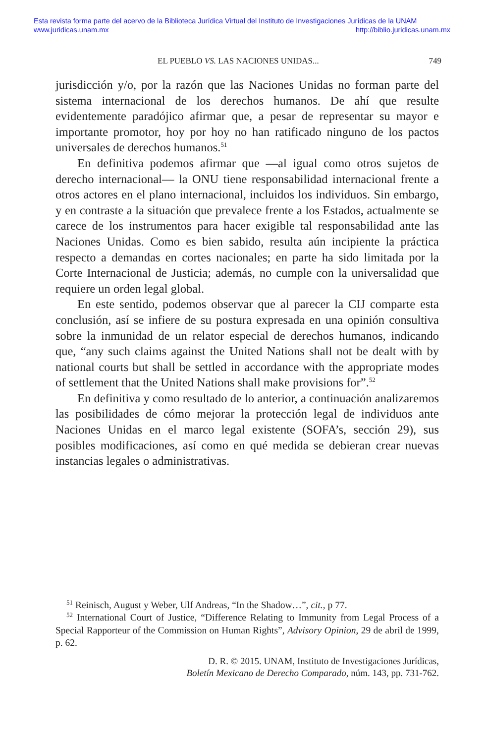Esta revista forma parte del acervo de la Biblioteca Jurídica Virtual del Instituto de Investigaciones Jurídicas de la UNAM
www.juridicas.unam.mx http://biblio.juridicas.unam.mx
EL PUEBLO VS. LAS NACIONES UNIDAS... 749
jurisdicción y/o, por la razón que las Naciones Unidas no forman parte del sistema internacional de los derechos humanos. De ahí que resulte evidentemente paradójico afirmar que, a pesar de representar su mayor e importante promotor, hoy por hoy no han ratificado ninguno de los pactos universales de derechos humanos.<sup>51</sup>
En definitiva podemos afirmar que —al igual como otros sujetos de derecho internacional— la ONU tiene responsabilidad internacional frente a otros actores en el plano internacional, incluidos los individuos. Sin embargo, y en contraste a la situación que prevalece frente a los Estados, actualmente se carece de los instrumentos para hacer exigible tal responsabilidad ante las Naciones Unidas. Como es bien sabido, resulta aún incipiente la práctica respecto a demandas en cortes nacionales; en parte ha sido limitada por la Corte Internacional de Justicia; además, no cumple con la universalidad que requiere un orden legal global.
En este sentido, podemos observar que al parecer la CIJ comparte esta conclusión, así se infiere de su postura expresada en una opinión consultiva sobre la inmunidad de un relator especial de derechos humanos, indicando que, “any such claims against the United Nations shall not be dealt with by national courts but shall be settled in accordance with the appropriate modes of settlement that the United Nations shall make provisions for”.<sup>52</sup>
En definitiva y como resultado de lo anterior, a continuación analizaremos las posibilidades de cómo mejorar la protección legal de individuos ante Naciones Unidas en el marco legal existente (SOFA’s, sección 29), sus posibles modificaciones, así como en qué medida se debieran crear nuevas instancias legales o administrativas.
<sup>51</sup> Reinisch, August y Weber, Ulf Andreas, “In the Shadow…”, cit., p 77.
<sup>52</sup> International Court of Justice, “Difference Relating to Immunity from Legal Process of a Special Rapporteur of the Commission on Human Rights”, Advisory Opinion, 29 de abril de 1999, p. 62.
D. R. © 2015. UNAM, Instituto de Investigaciones Jurídicas,
Boletín Mexicano de Derecho Comparado, núm. 143, pp. 731-762.